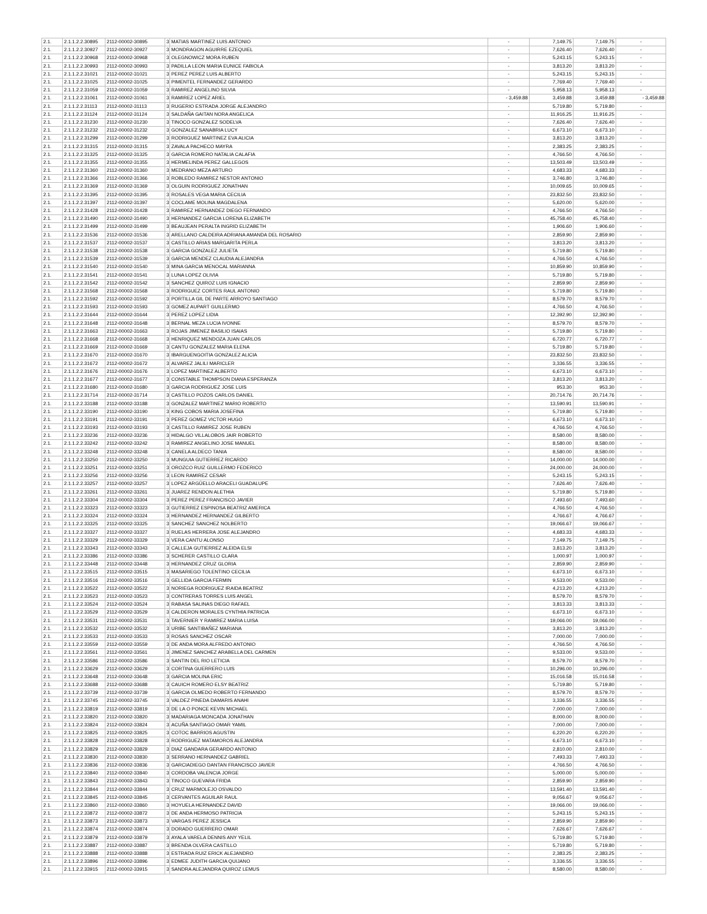| 2.1. | 2.1.1.2.2.30895 | 2112-00002-30895 | 3 | MATIAS MARTINEZ LUIS ANTONIO | - | 7,149.75 | 7,149.75 | - |
| 2.1. | 2.1.1.2.2.30927 | 2112-00002-30927 | 3 | MONDRAGON AGUIRRE EZEQUIEL | - | 7,626.40 | 7,626.40 | - |
| 2.1. | 2.1.1.2.2.30968 | 2112-00002-30968 | 3 | OLEGNOWICZ MORA RUBEN | - | 5,243.15 | 5,243.15 | - |
| 2.1. | 2.1.1.2.2.30993 | 2112-00002-30993 | 3 | PADILLA LEON MARIA EUNICE FABIOLA | - | 3,813.20 | 3,813.20 | - |
| 2.1. | 2.1.1.2.2.31021 | 2112-00002-31021 | 3 | PEREZ PEREZ LUIS ALBERTO | - | 5,243.15 | 5,243.15 | - |
| 2.1. | 2.1.1.2.2.31025 | 2112-00002-31025 | 3 | PIMENTEL FERNANDEZ GERARDO | - | 7,769.40 | 7,769.40 | - |
| 2.1. | 2.1.1.2.2.31059 | 2112-00002-31059 | 3 | RAMIREZ ANGELINO SILVIA | - | 5,958.13 | 5,958.13 | - |
| 2.1. | 2.1.1.2.2.31061 | 2112-00002-31061 | 3 | RAMIREZ LOPEZ ARIEL | - 3,459.88 | 3,459.88 | 3,459.88 | - 3,459.88 |
| 2.1. | 2.1.1.2.2.31113 | 2112-00002-31113 | 3 | RUGERIO ESTRADA JORGE ALEJANDRO | - | 5,719.80 | 5,719.80 | - |
| 2.1. | 2.1.1.2.2.31124 | 2112-00002-31124 | 3 | SALDAÑA GAITAN NORA ANGELICA | - | 11,916.25 | 11,916.25 | - |
| 2.1. | 2.1.1.2.2.31230 | 2112-00002-31230 | 3 | TINOCO GONZALEZ SODELVA | - | 7,626.40 | 7,626.40 | - |
| 2.1. | 2.1.1.2.2.31232 | 2112-00002-31232 | 3 | GONZALEZ SANABRIA LUCY | - | 6,673.10 | 6,673.10 | - |
| 2.1. | 2.1.1.2.2.31299 | 2112-00002-31299 | 3 | RODRIGUEZ MARTINEZ EVA ALICIA | - | 3,813.20 | 3,813.20 | - |
| 2.1. | 2.1.1.2.2.31315 | 2112-00002-31315 | 3 | ZAVALA PACHECO MAYRA | - | 2,383.25 | 2,383.25 | - |
| 2.1. | 2.1.1.2.2.31325 | 2112-00002-31325 | 3 | GARCIA ROMERO NATALIA CALAFIA | - | 4,766.50 | 4,766.50 | - |
| 2.1. | 2.1.1.2.2.31355 | 2112-00002-31355 | 3 | HERMELINDA PEREZ GALLEGOS | - | 13,503.49 | 13,503.49 | - |
| 2.1. | 2.1.1.2.2.31360 | 2112-00002-31360 | 3 | MEDRANO MEZA ARTURO | - | 4,683.33 | 4,683.33 | - |
| 2.1. | 2.1.1.2.2.31366 | 2112-00002-31366 | 3 | ROBLEDO RAMIREZ NESTOR ANTONIO | - | 3,746.80 | 3,746.80 | - |
| 2.1. | 2.1.1.2.2.31369 | 2112-00002-31369 | 3 | OLGUIN RODRIGUEZ JONATHAN | - | 10,009.65 | 10,009.65 | - |
| 2.1. | 2.1.1.2.2.31395 | 2112-00002-31395 | 3 | ROSALES VEGA MARIA CECILIA | - | 23,832.50 | 23,832.50 | - |
| 2.1. | 2.1.1.2.2.31397 | 2112-00002-31397 | 3 | COCLAME MOLINA MAGDALENA | - | 5,620.00 | 5,620.00 | - |
| 2.1. | 2.1.1.2.2.31428 | 2112-00002-31428 | 3 | RAMIREZ HERNANDEZ DIEGO FERNANDO | - | 4,766.50 | 4,766.50 | - |
| 2.1. | 2.1.1.2.2.31490 | 2112-00002-31490 | 3 | HERNANDEZ GARCIA LORENA ELIZABETH | - | 45,758.40 | 45,758.40 | - |
| 2.1. | 2.1.1.2.2.31499 | 2112-00002-31499 | 3 | BEAUJEAN PERALTA INGRID ELIZABETH | - | 1,906.60 | 1,906.60 | - |
| 2.1. | 2.1.1.2.2.31536 | 2112-00002-31536 | 3 | ARELLANO CALDEIRA ADRIANA AMANDA DEL ROSARIO | - | 2,859.90 | 2,859.90 | - |
| 2.1. | 2.1.1.2.2.31537 | 2112-00002-31537 | 3 | CASTILLO ARIAS MARGARITA PERLA | - | 3,813.20 | 3,813.20 | - |
| 2.1. | 2.1.1.2.2.31538 | 2112-00002-31538 | 3 | GARCIA GONZALEZ JULIETA | - | 5,719.80 | 5,719.80 | - |
| 2.1. | 2.1.1.2.2.31539 | 2112-00002-31539 | 3 | GARCIA MENDEZ CLAUDIA ALEJANDRA | - | 4,766.50 | 4,766.50 | - |
| 2.1. | 2.1.1.2.2.31540 | 2112-00002-31540 | 3 | MINA GARCIA MENOCAL MARIANNA | - | 10,859.90 | 10,859.90 | - |
| 2.1. | 2.1.1.2.2.31541 | 2112-00002-31541 | 3 | LUNA LOPEZ OLIVIA | - | 5,719.80 | 5,719.80 | - |
| 2.1. | 2.1.1.2.2.31542 | 2112-00002-31542 | 3 | SANCHEZ QUIROZ LUIS IGNACIO | - | 2,859.90 | 2,859.90 | - |
| 2.1. | 2.1.1.2.2.31568 | 2112-00002-31568 | 3 | RODRIGUEZ CORTES RAUL ANTONIO | - | 5,719.80 | 5,719.80 | - |
| 2.1. | 2.1.1.2.2.31592 | 2112-00002-31592 | 3 | PORTILLA GIL DE PARTE ARROYO SANTIAGO | - | 8,579.70 | 8,579.70 | - |
| 2.1. | 2.1.1.2.2.31593 | 2112-00002-31593 | 3 | GOMEZ AUPART GUILLERMO | - | 4,766.50 | 4,766.50 | - |
| 2.1. | 2.1.1.2.2.31644 | 2112-00002-31644 | 3 | PEREZ LOPEZ LIDIA | - | 12,392.90 | 12,392.90 | - |
| 2.1. | 2.1.1.2.2.31648 | 2112-00002-31648 | 3 | BERNAL MEZA LUCIA IVONNE | - | 8,579.70 | 8,579.70 | - |
| 2.1. | 2.1.1.2.2.31663 | 2112-00002-31663 | 3 | ROJAS JIMENEZ BASILIO ISAIAS | - | 5,719.80 | 5,719.80 | - |
| 2.1. | 2.1.1.2.2.31668 | 2112-00002-31668 | 3 | HENRIQUEZ MENDOZA JUAN CARLOS | - | 6,720.77 | 6,720.77 | - |
| 2.1. | 2.1.1.2.2.31669 | 2112-00002-31669 | 3 | CANTU GONZALEZ MARIA ELENA | - | 5,719.80 | 5,719.80 | - |
| 2.1. | 2.1.1.2.2.31670 | 2112-00002-31670 | 3 | IBARGUENGOITIA GONZALEZ ALICIA | - | 23,832.50 | 23,832.50 | - |
| 2.1. | 2.1.1.2.2.31672 | 2112-00002-31672 | 3 | ALVAREZ JALILI MARICLER | - | 3,336.55 | 3,336.55 | - |
| 2.1. | 2.1.1.2.2.31676 | 2112-00002-31676 | 3 | LOPEZ MARTINEZ ALBERTO | - | 6,673.10 | 6,673.10 | - |
| 2.1. | 2.1.1.2.2.31677 | 2112-00002-31677 | 3 | CONSTABLE THOMPSON DIANA ESPERANZA | - | 3,813.20 | 3,813.20 | - |
| 2.1. | 2.1.1.2.2.31680 | 2112-00002-31680 | 3 | GARCIA RODRIGUEZ JOSE LUIS | - | 953.30 | 953.30 | - |
| 2.1. | 2.1.1.2.2.31714 | 2112-00002-31714 | 3 | CASTILLO POZOS CARLOS DANIEL | - | 20,714.76 | 20,714.76 | - |
| 2.1. | 2.1.1.2.2.33188 | 2112-00002-33188 | 3 | GONZALEZ MARTINEZ MARIO ROBERTO | - | 13,590.91 | 13,590.91 | - |
| 2.1. | 2.1.1.2.2.33190 | 2112-00002-33190 | 3 | KING COBOS MARIA JOSEFINA | - | 5,719.80 | 5,719.80 | - |
| 2.1. | 2.1.1.2.2.33191 | 2112-00002-33191 | 3 | PEREZ GOMEZ VICTOR HUGO | - | 6,673.10 | 6,673.10 | - |
| 2.1. | 2.1.1.2.2.33193 | 2112-00002-33193 | 3 | CASTILLO RAMIREZ JOSE RUBEN | - | 4,766.50 | 4,766.50 | - |
| 2.1. | 2.1.1.2.2.33236 | 2112-00002-33236 | 3 | HIDALGO VILLALOBOS JAIR ROBERTO | - | 8,580.00 | 8,580.00 | - |
| 2.1. | 2.1.1.2.2.33242 | 2112-00002-33242 | 3 | RAMIREZ ANGELINO JOSE MANUEL | - | 8,580.00 | 8,580.00 | - |
| 2.1. | 2.1.1.2.2.33248 | 2112-00002-33248 | 3 | CANELA ALDECO TANIA | - | 8,580.00 | 8,580.00 | - |
| 2.1. | 2.1.1.2.2.33250 | 2112-00002-33250 | 3 | MUNGUIA GUTIERREZ RICARDO | - | 14,000.00 | 14,000.00 | - |
| 2.1. | 2.1.1.2.2.33251 | 2112-00002-33251 | 3 | OROZCO RUIZ GUILLERMO FEDERICO | - | 24,000.00 | 24,000.00 | - |
| 2.1. | 2.1.1.2.2.33256 | 2112-00002-33256 | 3 | LEON RAMIREZ CESAR | - | 5,243.15 | 5,243.15 | - |
| 2.1. | 2.1.1.2.2.33257 | 2112-00002-33257 | 3 | LOPEZ ARGÜELLO ARACELI GUADALUPE | - | 7,626.40 | 7,626.40 | - |
| 2.1. | 2.1.1.2.2.33261 | 2112-00002-33261 | 3 | JUAREZ RENDON ALETHIA | - | 5,719.80 | 5,719.80 | - |
| 2.1. | 2.1.1.2.2.33304 | 2112-00002-33304 | 3 | PEREZ PEREZ FRANCISCO JAVIER | - | 7,493.60 | 7,493.60 | - |
| 2.1. | 2.1.1.2.2.33323 | 2112-00002-33323 | 3 | GUTIERREZ ESPINOSA BEATRIZ AMERICA | - | 4,766.50 | 4,766.50 | - |
| 2.1. | 2.1.1.2.2.33324 | 2112-00002-33324 | 3 | HERNANDEZ HERNANDEZ GILBERTO | - | 4,766.67 | 4,766.67 | - |
| 2.1. | 2.1.1.2.2.33325 | 2112-00002-33325 | 3 | SANCHEZ SANCHEZ NOLBERTO | - | 19,066.67 | 19,066.67 | - |
| 2.1. | 2.1.1.2.2.33327 | 2112-00002-33327 | 3 | RUELAS HERRERA JOSE ALEJANDRO | - | 4,683.33 | 4,683.33 | - |
| 2.1. | 2.1.1.2.2.33329 | 2112-00002-33329 | 3 | VERA CANTU ALONSO | - | 7,149.75 | 7,149.75 | - |
| 2.1. | 2.1.1.2.2.33343 | 2112-00002-33343 | 3 | CALLEJA GUTIERREZ ALEIDA ELSI | - | 3,813.20 | 3,813.20 | - |
| 2.1. | 2.1.1.2.2.33386 | 2112-00002-33386 | 3 | SCHERER CASTILLO CLARA | - | 1,000.97 | 1,000.97 | - |
| 2.1. | 2.1.1.2.2.33448 | 2112-00002-33448 | 3 | HERNANDEZ CRUZ GLORIA | - | 2,859.90 | 2,859.90 | - |
| 2.1. | 2.1.1.2.2.33515 | 2112-00002-33515 | 3 | MASARIEGO TOLENTINO CECILIA | - | 6,673.10 | 6,673.10 | - |
| 2.1. | 2.1.1.2.2.33516 | 2112-00002-33516 | 3 | GELLIDA GARCIA FERMIN | - | 9,533.00 | 9,533.00 | - |
| 2.1. | 2.1.1.2.2.33522 | 2112-00002-33522 | 3 | NORIEGA RODRIGUEZ IRAIDA BEATRIZ | - | 4,213.20 | 4,213.20 | - |
| 2.1. | 2.1.1.2.2.33523 | 2112-00002-33523 | 3 | CONTRERAS TORRES LUIS ANGEL | - | 8,579.70 | 8,579.70 | - |
| 2.1. | 2.1.1.2.2.33524 | 2112-00002-33524 | 3 | RABASA SALINAS DIEGO RAFAEL | - | 3,813.33 | 3,813.33 | - |
| 2.1. | 2.1.1.2.2.33529 | 2112-00002-33529 | 3 | CALDERON MORALES CYNTHIA PATRICIA | - | 6,673.10 | 6,673.10 | - |
| 2.1. | 2.1.1.2.2.33531 | 2112-00002-33531 | 3 | TAVERNIER Y RAMIREZ MARIA LUISA | - | 19,066.00 | 19,066.00 | - |
| 2.1. | 2.1.1.2.2.33532 | 2112-00002-33532 | 3 | URIBE SANTIBAÑEZ MARIANA | - | 3,813.20 | 3,813.20 | - |
| 2.1. | 2.1.1.2.2.33533 | 2112-00002-33533 | 3 | ROSAS SANCHEZ OSCAR | - | 7,000.00 | 7,000.00 | - |
| 2.1. | 2.1.1.2.2.33559 | 2112-00002-33559 | 3 | DE ANDA MORA ALFREDO ANTONIO | - | 4,766.50 | 4,766.50 | - |
| 2.1. | 2.1.1.2.2.33561 | 2112-00002-33561 | 3 | JIMENEZ SANCHEZ ARABELLA DEL CARMEN | - | 9,533.00 | 9,533.00 | - |
| 2.1. | 2.1.1.2.2.33586 | 2112-00002-33586 | 3 | SANTIN DEL RIO LETICIA | - | 8,579.70 | 8,579.70 | - |
| 2.1. | 2.1.1.2.2.33629 | 2112-00002-33629 | 3 | CORTINA GUERRERO LUIS | - | 10,296.00 | 10,296.00 | - |
| 2.1. | 2.1.1.2.2.33648 | 2112-00002-33648 | 3 | GARCIA MOLINA ERIC | - | 15,016.58 | 15,016.58 | - |
| 2.1. | 2.1.1.2.2.33688 | 2112-00002-33688 | 3 | CAUICH ROMERO ELSY BEATRIZ | - | 5,719.80 | 5,719.80 | - |
| 2.1. | 2.1.1.2.2.33739 | 2112-00002-33739 | 3 | GARCIA OLMEDO ROBERTO FERNANDO | - | 8,579.70 | 8,579.70 | - |
| 2.1. | 2.1.1.2.2.33745 | 2112-00002-33745 | 3 | VALDEZ PINEDA DAMARIS ANAHI | - | 3,336.55 | 3,336.55 | - |
| 2.1. | 2.1.1.2.2.33819 | 2112-00002-33819 | 3 | DE LA O PONCE KEVIN MICHAEL | - | 7,000.00 | 7,000.00 | - |
| 2.1. | 2.1.1.2.2.33820 | 2112-00002-33820 | 3 | MADARIAGA MONCADA JONATHAN | - | 8,000.00 | 8,000.00 | - |
| 2.1. | 2.1.1.2.2.33824 | 2112-00002-33824 | 3 | ACUÑA SANTIAGO OMAR YAMIL | - | 7,000.00 | 7,000.00 | - |
| 2.1. | 2.1.1.2.2.33825 | 2112-00002-33825 | 3 | COTOC BARRIOS AGUSTIN | - | 6,220.20 | 6,220.20 | - |
| 2.1. | 2.1.1.2.2.33828 | 2112-00002-33828 | 3 | RODRIGUEZ MATAMOROS ALEJANDRA | - | 6,673.10 | 6,673.10 | - |
| 2.1. | 2.1.1.2.2.33829 | 2112-00002-33829 | 3 | DIAZ GANDARA GERARDO ANTONIO | - | 2,810.00 | 2,810.00 | - |
| 2.1. | 2.1.1.2.2.33830 | 2112-00002-33830 | 3 | SERRANO HERNANDEZ GABRIEL | - | 7,493.33 | 7,493.33 | - |
| 2.1. | 2.1.1.2.2.33836 | 2112-00002-33836 | 3 | GARCIADIEGO DANTAN FRANCISCO JAVIER | - | 4,766.50 | 4,766.50 | - |
| 2.1. | 2.1.1.2.2.33840 | 2112-00002-33840 | 3 | CORDOBA VALENCIA JORGE | - | 5,000.00 | 5,000.00 | - |
| 2.1. | 2.1.1.2.2.33843 | 2112-00002-33843 | 3 | TINOCO GUEVARA FRIDA | - | 2,859.90 | 2,859.90 | - |
| 2.1. | 2.1.1.2.2.33844 | 2112-00002-33844 | 3 | CRUZ MARMOLEJO OSVALDO | - | 13,591.40 | 13,591.40 | - |
| 2.1. | 2.1.1.2.2.33845 | 2112-00002-33845 | 3 | CERVANTES AGUILAR RAUL | - | 9,056.67 | 9,056.67 | - |
| 2.1. | 2.1.1.2.2.33860 | 2112-00002-33860 | 3 | HOYUELA HERNANDEZ DAVID | - | 19,066.00 | 19,066.00 | - |
| 2.1. | 2.1.1.2.2.33872 | 2112-00002-33872 | 3 | DE ANDA HERMOSO PATRICIA | - | 5,243.15 | 5,243.15 | - |
| 2.1. | 2.1.1.2.2.33873 | 2112-00002-33873 | 3 | VARGAS PEREZ JESSICA | - | 2,859.90 | 2,859.90 | - |
| 2.1. | 2.1.1.2.2.33874 | 2112-00002-33874 | 3 | DORADO GUERRERO OMAR | - | 7,626.67 | 7,626.67 | - |
| 2.1. | 2.1.1.2.2.33879 | 2112-00002-33879 | 3 | AYALA VARELA DENNIS ANY YELIL | - | 5,719.80 | 5,719.80 | - |
| 2.1. | 2.1.1.2.2.33887 | 2112-00002-33887 | 3 | BRENDA OLVERA CASTILLO | - | 5,719.80 | 5,719.80 | - |
| 2.1. | 2.1.1.2.2.33888 | 2112-00002-33888 | 3 | ESTRADA RUIZ ERICK ALEJANDRO | - | 2,383.25 | 2,383.25 | - |
| 2.1. | 2.1.1.2.2.33896 | 2112-00002-33896 | 3 | EDMEE JUDITH GARCIA QUIJANO | - | 3,336.55 | 3,336.55 | - |
| 2.1. | 2.1.1.2.2.33915 | 2112-00002-33915 | 3 | SANDRA ALEJANDRA QUIROZ LEMUS | - | 8,580.00 | 8,580.00 | - |